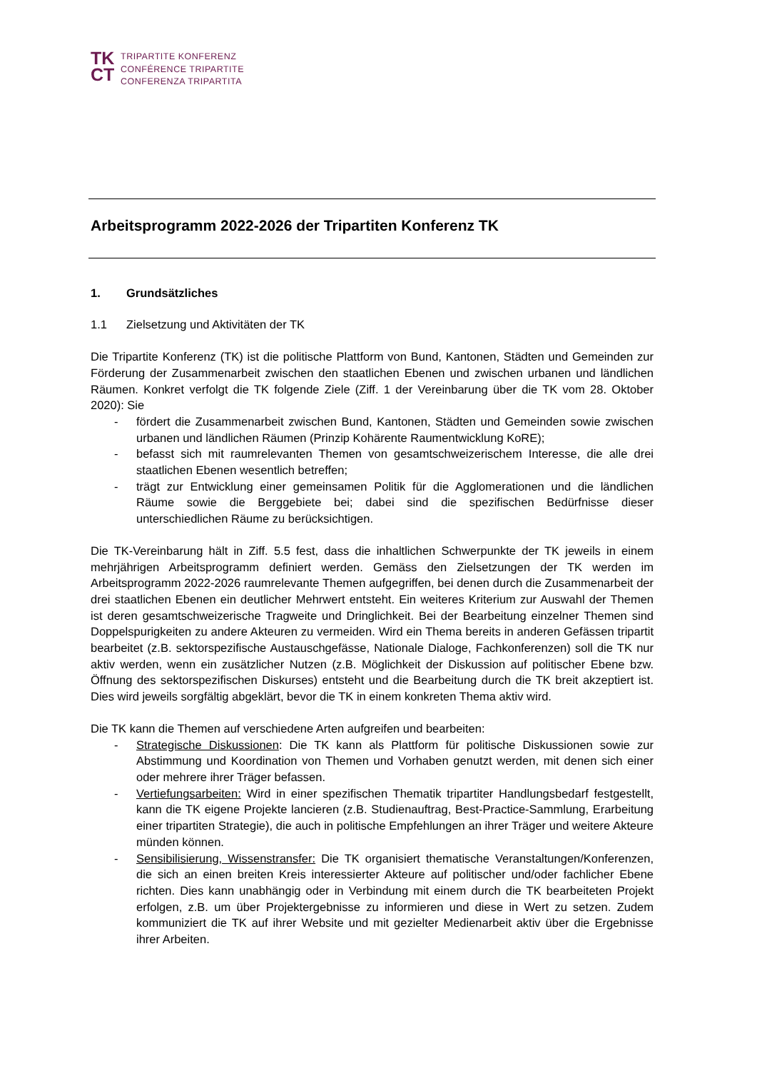TK
CT
TRIPARTITE KONFERENZ
CONFÉRENCE TRIPARTITE
CONFERENZA TRIPARTITA
Arbeitsprogramm 2022-2026 der Tripartiten Konferenz TK
1. Grundsätzliches
1.1 Zielsetzung und Aktivitäten der TK
Die Tripartite Konferenz (TK) ist die politische Plattform von Bund, Kantonen, Städten und Gemeinden zur Förderung der Zusammenarbeit zwischen den staatlichen Ebenen und zwischen urbanen und ländlichen Räumen. Konkret verfolgt die TK folgende Ziele (Ziff. 1 der Vereinbarung über die TK vom 28. Oktober 2020): Sie
- fördert die Zusammenarbeit zwischen Bund, Kantonen, Städten und Gemeinden sowie zwischen urbanen und ländlichen Räumen (Prinzip Kohärente Raumentwicklung KoRE);
- befasst sich mit raumrelevanten Themen von gesamtschweizerischem Interesse, die alle drei staatlichen Ebenen wesentlich betreffen;
- trägt zur Entwicklung einer gemeinsamen Politik für die Agglomerationen und die ländlichen Räume sowie die Berggebiete bei; dabei sind die spezifischen Bedürfnisse dieser unterschiedlichen Räume zu berücksichtigen.
Die TK-Vereinbarung hält in Ziff. 5.5 fest, dass die inhaltlichen Schwerpunkte der TK jeweils in einem mehrjährigen Arbeitsprogramm definiert werden. Gemäss den Zielsetzungen der TK werden im Arbeitsprogramm 2022-2026 raumrelevante Themen aufgegriffen, bei denen durch die Zusammenarbeit der drei staatlichen Ebenen ein deutlicher Mehrwert entsteht. Ein weiteres Kriterium zur Auswahl der Themen ist deren gesamtschweizerische Tragweite und Dringlichkeit. Bei der Bearbeitung einzelner Themen sind Doppelspurigkeiten zu andere Akteuren zu vermeiden. Wird ein Thema bereits in anderen Gefässen tripartit bearbeitet (z.B. sektorspezifische Austauschgefässe, Nationale Dialoge, Fachkonferenzen) soll die TK nur aktiv werden, wenn ein zusätzlicher Nutzen (z.B. Möglichkeit der Diskussion auf politischer Ebene bzw. Öffnung des sektorspezifischen Diskurses) entsteht und die Bearbeitung durch die TK breit akzeptiert ist. Dies wird jeweils sorgfältig abgeklärt, bevor die TK in einem konkreten Thema aktiv wird.
Die TK kann die Themen auf verschiedene Arten aufgreifen und bearbeiten:
- Strategische Diskussionen: Die TK kann als Plattform für politische Diskussionen sowie zur Abstimmung und Koordination von Themen und Vorhaben genutzt werden, mit denen sich einer oder mehrere ihrer Träger befassen.
- Vertiefungsarbeiten: Wird in einer spezifischen Thematik tripartiter Handlungsbedarf festgestellt, kann die TK eigene Projekte lancieren (z.B. Studienauftrag, Best-Practice-Sammlung, Erarbeitung einer tripartiten Strategie), die auch in politische Empfehlungen an ihrer Träger und weitere Akteure münden können.
- Sensibilisierung, Wissenstransfer: Die TK organisiert thematische Veranstaltungen/Konferenzen, die sich an einen breiten Kreis interessierter Akteure auf politischer und/oder fachlicher Ebene richten. Dies kann unabhängig oder in Verbindung mit einem durch die TK bearbeiteten Projekt erfolgen, z.B. um über Projektergebnisse zu informieren und diese in Wert zu setzen. Zudem kommuniziert die TK auf ihrer Website und mit gezielter Medienarbeit aktiv über die Ergebnisse ihrer Arbeiten.